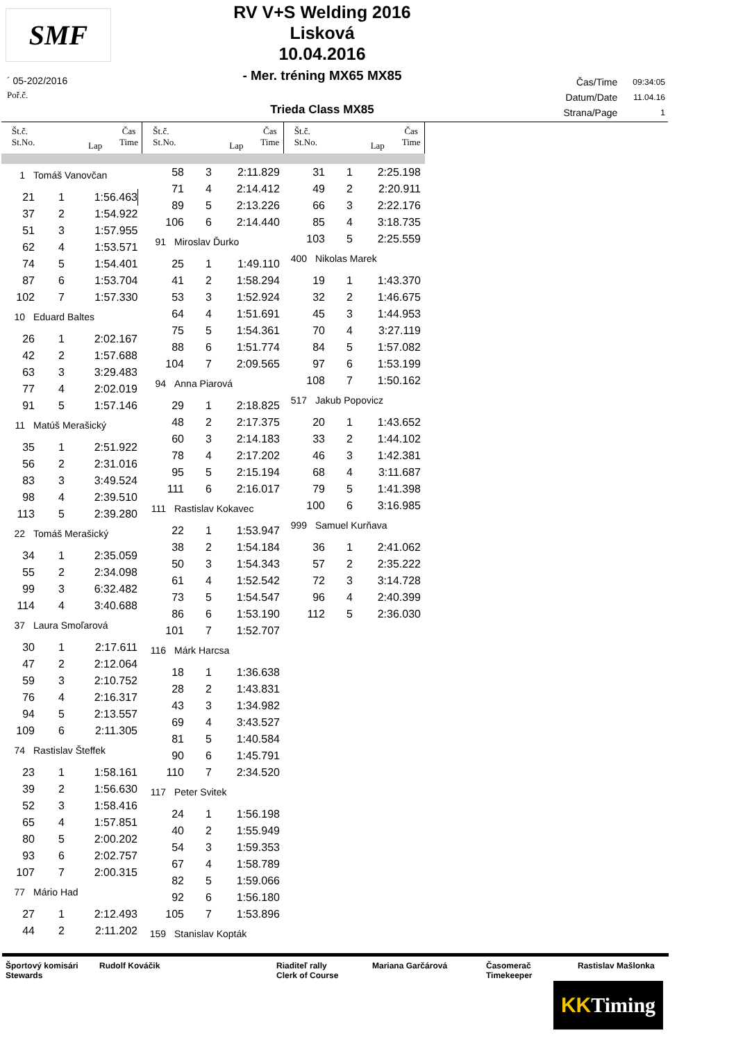SMF
RV V+S Welding 2016
Lisková
10.04.2016
- Mer. tréning MX65 MX85
Trieda Class MX85
´ 05-202/2016
Poř.č.
| Čas/Time | 09:34:05 |
| Datum/Date | 11.04.16 |
| Strana/Page | 1 |
Št.č.
St.No.
Lap
Čas
Time
Št.č.
St.No.
Lap
Čas
Time
Št.č.
St.No.
Lap
Čas
Time
1 Tomáš Vanovčan
| 21 | 1 | 1:56.463 |
| 37 | 2 | 1:54.922 |
| 51 | 3 | 1:57.955 |
| 62 | 4 | 1:53.571 |
| 74 | 5 | 1:54.401 |
| 87 | 6 | 1:53.704 |
| 102 | 7 | 1:57.330 |
10 Eduard Baltes
| 26 | 1 | 2:02.167 |
| 42 | 2 | 1:57.688 |
| 63 | 3 | 3:29.483 |
| 77 | 4 | 2:02.019 |
| 91 | 5 | 1:57.146 |
11 Matúš Merašický
| 35 | 1 | 2:51.922 |
| 56 | 2 | 2:31.016 |
| 83 | 3 | 3:49.524 |
| 98 | 4 | 2:39.510 |
| 113 | 5 | 2:39.280 |
22 Tomáš Merašický
| 34 | 1 | 2:35.059 |
| 55 | 2 | 2:34.098 |
| 99 | 3 | 6:32.482 |
| 114 | 4 | 3:40.688 |
37 Laura Smoľarová
| 30 | 1 | 2:17.611 |
| 47 | 2 | 2:12.064 |
| 59 | 3 | 2:10.752 |
| 76 | 4 | 2:16.317 |
| 94 | 5 | 2:13.557 |
| 109 | 6 | 2:11.305 |
74 Rastislav Šteffek
| 23 | 1 | 1:58.161 |
| 39 | 2 | 1:56.630 |
| 52 | 3 | 1:58.416 |
| 65 | 4 | 1:57.851 |
| 80 | 5 | 2:00.202 |
| 93 | 6 | 2:02.757 |
| 107 | 7 | 2:00.315 |
77 Mário Had
| 27 | 1 | 2:12.493 |
| 44 | 2 | 2:11.202 |
| 58 | 3 | 2:11.829 |
| 71 | 4 | 2:14.412 |
| 89 | 5 | 2:13.226 |
| 106 | 6 | 2:14.440 |
91 Miroslav Ďurko
| 25 | 1 | 1:49.110 |
| 41 | 2 | 1:58.294 |
| 53 | 3 | 1:52.924 |
| 64 | 4 | 1:51.691 |
| 75 | 5 | 1:54.361 |
| 88 | 6 | 1:51.774 |
| 104 | 7 | 2:09.565 |
94 Anna Piarová
| 29 | 1 | 2:18.825 |
| 48 | 2 | 2:17.375 |
| 60 | 3 | 2:14.183 |
| 78 | 4 | 2:17.202 |
| 95 | 5 | 2:15.194 |
| 111 | 6 | 2:16.017 |
111 Rastislav Kokavec
| 22 | 1 | 1:53.947 |
| 38 | 2 | 1:54.184 |
| 50 | 3 | 1:54.343 |
| 61 | 4 | 1:52.542 |
| 73 | 5 | 1:54.547 |
| 86 | 6 | 1:53.190 |
| 101 | 7 | 1:52.707 |
116 Márk Harcsa
| 18 | 1 | 1:36.638 |
| 28 | 2 | 1:43.831 |
| 43 | 3 | 1:34.982 |
| 69 | 4 | 3:43.527 |
| 81 | 5 | 1:40.584 |
| 90 | 6 | 1:45.791 |
| 110 | 7 | 2:34.520 |
117 Peter Svitek
| 24 | 1 | 1:56.198 |
| 40 | 2 | 1:55.949 |
| 54 | 3 | 1:59.353 |
| 67 | 4 | 1:58.789 |
| 82 | 5 | 1:59.066 |
| 92 | 6 | 1:56.180 |
| 105 | 7 | 1:53.896 |
159 Stanislav Kopták
| 31 | 1 | 2:25.198 |
| 49 | 2 | 2:20.911 |
| 66 | 3 | 2:22.176 |
| 85 | 4 | 3:18.735 |
| 103 | 5 | 2:25.559 |
400 Nikolas Marek
| 19 | 1 | 1:43.370 |
| 32 | 2 | 1:46.675 |
| 45 | 3 | 1:44.953 |
| 70 | 4 | 3:27.119 |
| 84 | 5 | 1:57.082 |
| 97 | 6 | 1:53.199 |
| 108 | 7 | 1:50.162 |
517 Jakub Popovicz
| 20 | 1 | 1:43.652 |
| 33 | 2 | 1:44.102 |
| 46 | 3 | 1:42.381 |
| 68 | 4 | 3:11.687 |
| 79 | 5 | 1:41.398 |
| 100 | 6 | 3:16.985 |
999 Samuel Kurňava
| 36 | 1 | 2:41.062 |
| 57 | 2 | 2:35.222 |
| 72 | 3 | 3:14.728 |
| 96 | 4 | 2:40.399 |
| 112 | 5 | 2:36.030 |
Športový komisári
Stewards
Rudolf Kováčik Riaditeľ rally
Clerk of Course
Mariana Garčárová Časomerač
Timekeeper
Rastislav Mašlonka
KK Timing